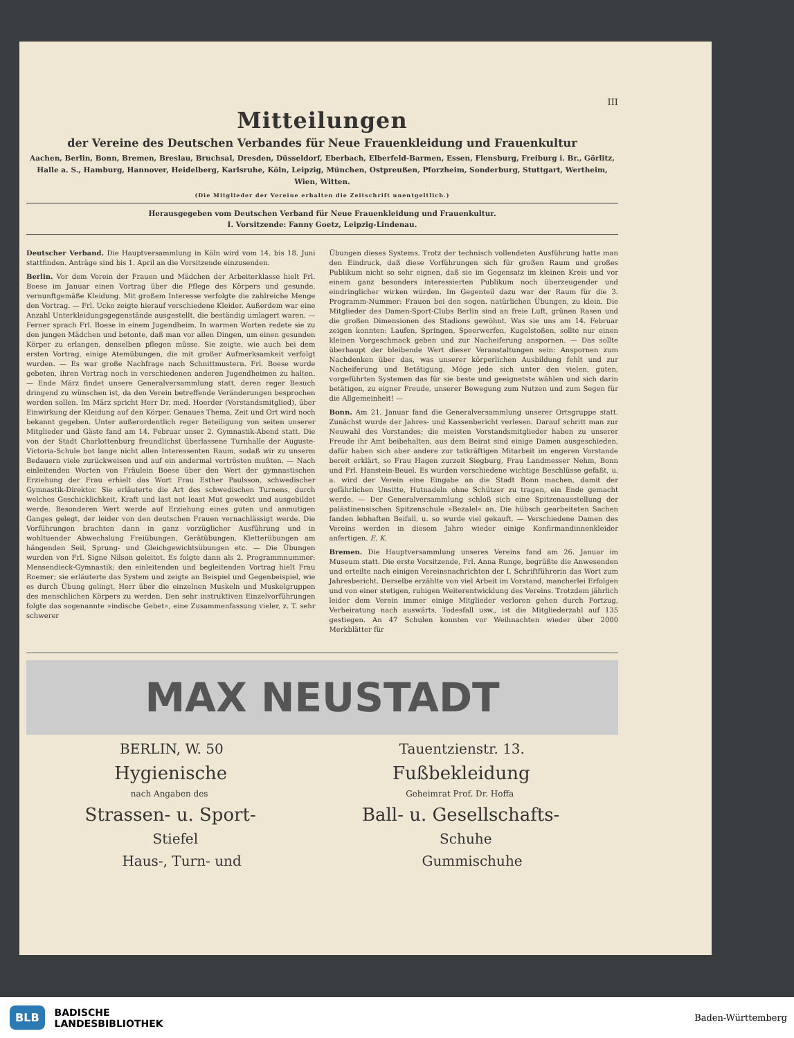III
Mitteilungen
der Vereine des Deutschen Verbandes für Neue Frauenkleidung und Frauenkultur
Aachen, Berlin, Bonn, Bremen, Breslau, Bruchsal, Dresden, Düsseldorf, Eberbach, Elberfeld-Barmen, Essen, Flensburg, Freiburg i. Br., Görlitz, Halle a. S., Hamburg, Hannover, Heidelberg, Karlsruhe, Köln, Leipzig, München, Ostpreußen, Pforzheim, Sonderburg, Stuttgart, Wertheim, Wien, Witten.
(Die Mitglieder der Vereine erhalten die Zeitschrift unentgeltlich.)
Herausgegeben vom Deutschen Verband für Neue Frauenkleidung und Frauenkultur.
I. Vorsitzende: Fanny Goetz, Leipzig-Lindenau.
Deutscher Verband. Die Hauptversammlung in Köln wird vom 14. bis 18. Juni stattfinden. Anträge sind bis 1. April an die Vorsitzende einzusenden.
Berlin. Vor dem Verein der Frauen und Mädchen der Arbeiterklasse hielt Frl. Boese im Januar einen Vortrag über die Pflege des Körpers und gesunde, vernunftgemäße Kleidung. Mit großem Interesse verfolgte die zahlreiche Menge den Vortrag. — Frl. Ucko zeigte hierauf verschiedene Kleider. Außerdem war eine Anzahl Unterkleidungsgegenstände ausgestellt, die beständig umlagert waren. — Ferner sprach Frl. Boese in einem Jugendheim. In warmen Worten redete sie zu den jungen Mädchen und betonte, daß man vor allen Dingen, um einen gesunden Körper zu erlangen, denselben pflegen müsse. Sie zeigte, wie auch bei dem ersten Vortrag, einige Atemübungen, die mit großer Aufmerksamkeit verfolgt wurden. — Es war große Nachfrage nach Schnittmustern. Frl. Boese wurde gebeten, ihren Vortrag noch in verschiedenen anderen Jugendheimen zu halten. — Ende März findet unsere Generalversammlung statt, deren reger Besuch dringend zu wünschen ist, da den Verein betreffende Veränderungen besprochen werden sollen. Im März spricht Herr Dr. med. Hoerder (Vorstandsmitglied), über Einwirkung der Kleidung auf den Körper. Genaues Thema, Zeit und Ort wird noch bekannt gegeben. Unter außerordentlich reger Beteiligung von seiten unserer Mitglieder und Gäste fand am 14. Februar unser 2. Gymnastik-Abend statt. Die von der Stadt Charlottenburg freundlichst überlassene Turnhalle der Auguste-Victoria-Schule bot lange nicht allen Interessenten Raum, sodaß wir zu unserm Bedauern viele zurückweisen und auf ein andermal vertrösten mußten. — Nach einleitenden Worten von Fräulein Boese über den Wert der gymnastischen Erziehung der Frau erhielt das Wort Frau Esther Paulsson, schwedischer Gymnastik-Direktor. Sie erläuterte die Art des schwedischen Turnens, durch welches Geschicklichkeit, Kraft und last not least Mut geweckt und ausgebildet werde. Besonderen Wert werde auf Erziehung eines guten und anmutigen Ganges gelegt, der leider von den deutschen Frauen vernachlässigt werde. Die Vorführungen brachten dann in ganz vorzüglicher Ausführung und in wohltuender Abwechslung Freiübungen, Gerätübungen, Kletterübungen am hängenden Seil, Sprung- und Gleichgewichtsübungen etc. — Die Übungen wurden von Frl. Signe Nilson geleitet. Es folgte dann als 2. Programmnummer: Mensendieck-Gymnastik; den einleitenden und begleitenden Vortrag hielt Frau Roemer; sie erläuterte das System und zeigte an Beispiel und Gegenbeispiel, wie es durch Übung gelingt, Herr über die einzelnen Muskeln und Muskelgruppen des menschlichen Körpers zu werden. Den sehr instruktiven Einzelvorführungen folgte das sogenannte »indische Gebet«, eine Zusammenfassung vieler, z. T. sehr schwerer
Übungen dieses Systems. Trotz der technisch vollendeten Ausführung hatte man den Eindruck, daß diese Vorführungen sich für großen Raum und großes Publikum nicht so sehr eignen, daß sie im Gegensatz im kleinen Kreis und vor einem ganz besonders interessierten Publikum noch überzeugender und eindringlicher wirken würden. Im Gegenteil dazu war der Raum für die 3. Programm-Nummer: Frauen bei den sogen. natürlichen Übungen, zu klein. Die Mitglieder des Damen-Sport-Clubs Berlin sind an freie Luft, grünen Rasen und die großen Dimensionen des Stadions gewöhnt. Was sie uns am 14. Februar zeigen konnten: Laufen, Springen, Speerwerfen, Kugelstoßen, sollte nur einen kleinen Vorgeschmack geben und zur Nacheiferung anspornen. — Das sollte überhaupt der bleibende Wert dieser Veranstaltungen sein: Anspornen zum Nachdenken über das, was unserer körperlichen Ausbildung fehlt und zur Nacheiferung und Betätigung. Möge jede sich unter den vielen, guten, vorgeführten Systemen das für sie beste und geeignetste wählen und sich darin betätigen, zu eigner Freude, unserer Bewegung zum Nutzen und zum Segen für die Allgemeinheit! —
Bonn. Am 21. Januar fand die Generalversammlung unserer Ortsgruppe statt. Zunächst wurde der Jahres- und Kassenbericht verlesen. Darauf schritt man zur Neuwahl des Vorstandes; die meisten Vorstandsmitglieder haben zu unserer Freude ihr Amt beibehalten, aus dem Beirat sind einige Damen ausgeschieden, dafür haben sich aber andere zur tatkräftigen Mitarbeit im engeren Vorstande bereit erklärt, so Frau Hagen zurzeit Siegburg, Frau Landmesser Nehm, Bonn und Frl. Hanstein-Beuel. Es wurden verschiedene wichtige Beschlüsse gefaßt, u. a. wird der Verein eine Eingabe an die Stadt Bonn machen, damit der gefährlichen Unsitte, Hutnadeln ohne Schützer zu tragen, ein Ende gemacht werde. — Der Generalversammlung schloß sich eine Spitzenausstellung der palästinensischen Spitzenschule »Bezalel« an. Die hübsch gearbeiteten Sachen fanden lebhaften Beifall, u. so wurde viel gekauft. — Verschiedene Damen des Vereins werden in diesem Jahre wieder einige Konfirmandinnenkleider anfertigen. E. K.
Bremen. Die Hauptversammlung unseres Vereins fand am 26. Januar im Museum statt. Die erste Vorsitzende, Frl. Anna Runge, begrüßte die Anwesenden und erteilte nach einigen Vereinsnachrichten der I. Schriftführerin das Wort zum Jahresbericht. Derselbe erzählte von viel Arbeit im Vorstand, mancherlei Erfolgen und von einer stetigen, ruhigen Weiterentwicklung des Vereins. Trotzdem jährlich leider dem Verein immer einige Mitglieder verloren gehen durch Fortzug, Verheiratung nach auswärts, Todesfall usw., ist die Mitgliederzahl auf 135 gestiegen. An 47 Schulen konnten vor Weihnachten wieder über 2000 Merkblätter für
MAX NEUSTADT
BERLIN, W. 50 Tauentzienstr. 13.
Hygienische Fußbekleidung
nach Angaben des Geheimrat Prof. Dr. Hoffa
Strassen- u. Sport- Ball- u. Gesellschafts-
Stiefel Schuhe
Haus-, Turn- und Gummischuhe
BLB BADISCHE
LANDESBIBLIOTHEK Baden-Württemberg